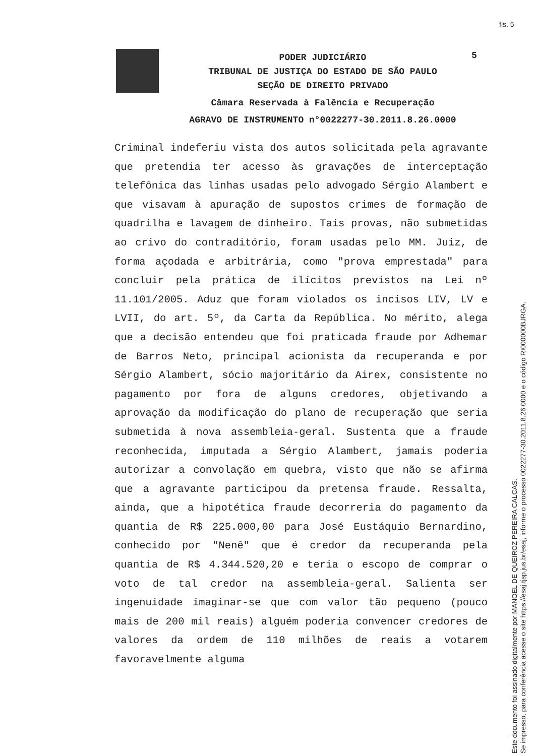fls. 5
5
PODER JUDICIÁRIO
TRIBUNAL DE JUSTIÇA DO ESTADO DE SÃO PAULO
SEÇÃO DE DIREITO PRIVADO
Câmara Reservada à Falência e Recuperação
AGRAVO DE INSTRUMENTO n°0022277-30.2011.8.26.0000
Criminal indeferiu vista dos autos solicitada pela agravante que pretendia ter acesso às gravações de interceptação telefônica das linhas usadas pelo advogado Sérgio Alambert e que visavam à apuração de supostos crimes de formação de quadrilha e lavagem de dinheiro. Tais provas, não submetidas ao crivo do contraditório, foram usadas pelo MM. Juiz, de forma açodada e arbitrária, como "prova emprestada" para concluir pela prática de ilícitos previstos na Lei nº 11.101/2005. Aduz que foram violados os incisos LIV, LV e LVII, do art. 5º, da Carta da República. No mérito, alega que a decisão entendeu que foi praticada fraude por Adhemar de Barros Neto, principal acionista da recuperanda e por Sérgio Alambert, sócio majoritário da Airex, consistente no pagamento por fora de alguns credores, objetivando a aprovação da modificação do plano de recuperação que seria submetida à nova assembleia-geral. Sustenta que a fraude reconhecida, imputada a Sérgio Alambert, jamais poderia autorizar a convolação em quebra, visto que não se afirma que a agravante participou da pretensa fraude. Ressalta, ainda, que a hipotética fraude decorreria do pagamento da quantia de R$ 225.000,00 para José Eustáquio Bernardino, conhecido por "Nenê" que é credor da recuperanda pela quantia de R$ 4.344.520,20 e teria o escopo de comprar o voto de tal credor na assembleia-geral. Salienta ser ingenuidade imaginar-se que com valor tão pequeno (pouco mais de 200 mil reais) alguém poderia convencer credores de valores da ordem de 110 milhões de reais a votarem favoravelmente alguma
Este documento foi assinado digitalmente por MANOEL DE QUEIROZ PEREIRA CALCAS.
Se impresso, para conferência acesse o site https://esaj.tjsp.jus.br/esaj, informe o processo 0022277-30.2011.8.26.0000 e o código RI000000BJRGA.